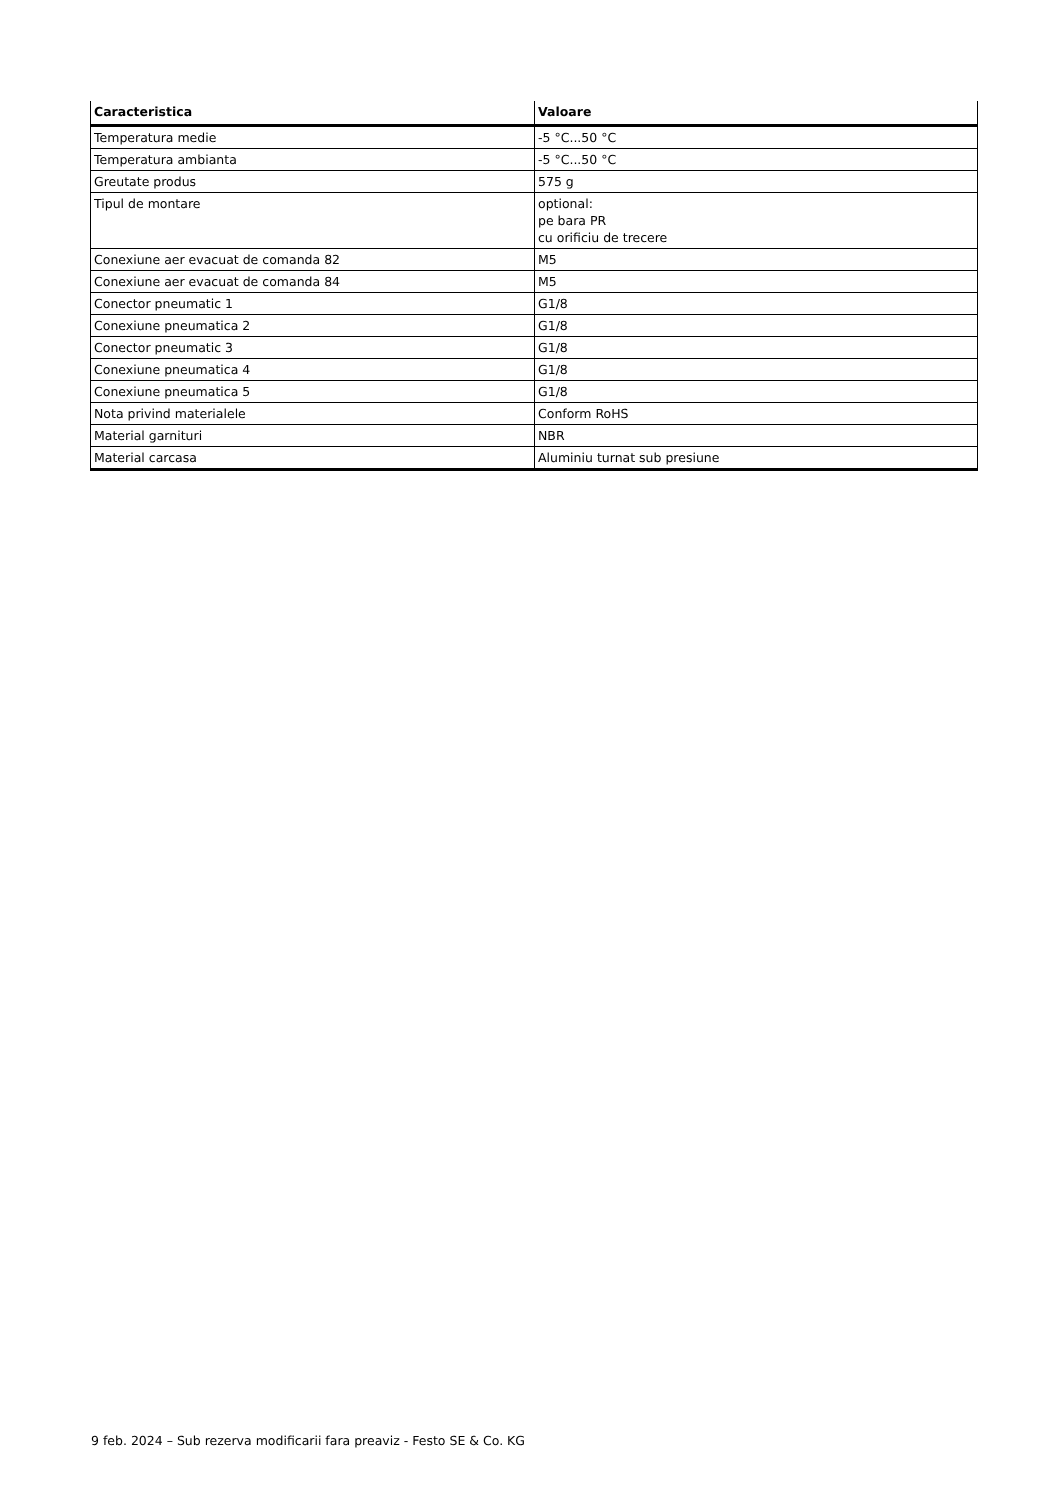| Caracteristica | Valoare |
| --- | --- |
| Temperatura medie | -5 °C...50 °C |
| Temperatura ambianta | -5 °C...50 °C |
| Greutate produs | 575 g |
| Tipul de montare | optional: pe bara PR cu orificiu de trecere |
| Conexiune aer evacuat de comanda 82 | M5 |
| Conexiune aer evacuat de comanda 84 | M5 |
| Conector pneumatic 1 | G1/8 |
| Conexiune pneumatica 2 | G1/8 |
| Conector pneumatic 3 | G1/8 |
| Conexiune pneumatica 4 | G1/8 |
| Conexiune pneumatica 5 | G1/8 |
| Nota privind materialele | Conform RoHS |
| Material garnituri | NBR |
| Material carcasa | Aluminiu turnat sub presiune |
9 feb. 2024 – Sub rezerva modificarii fara preaviz - Festo SE & Co. KG